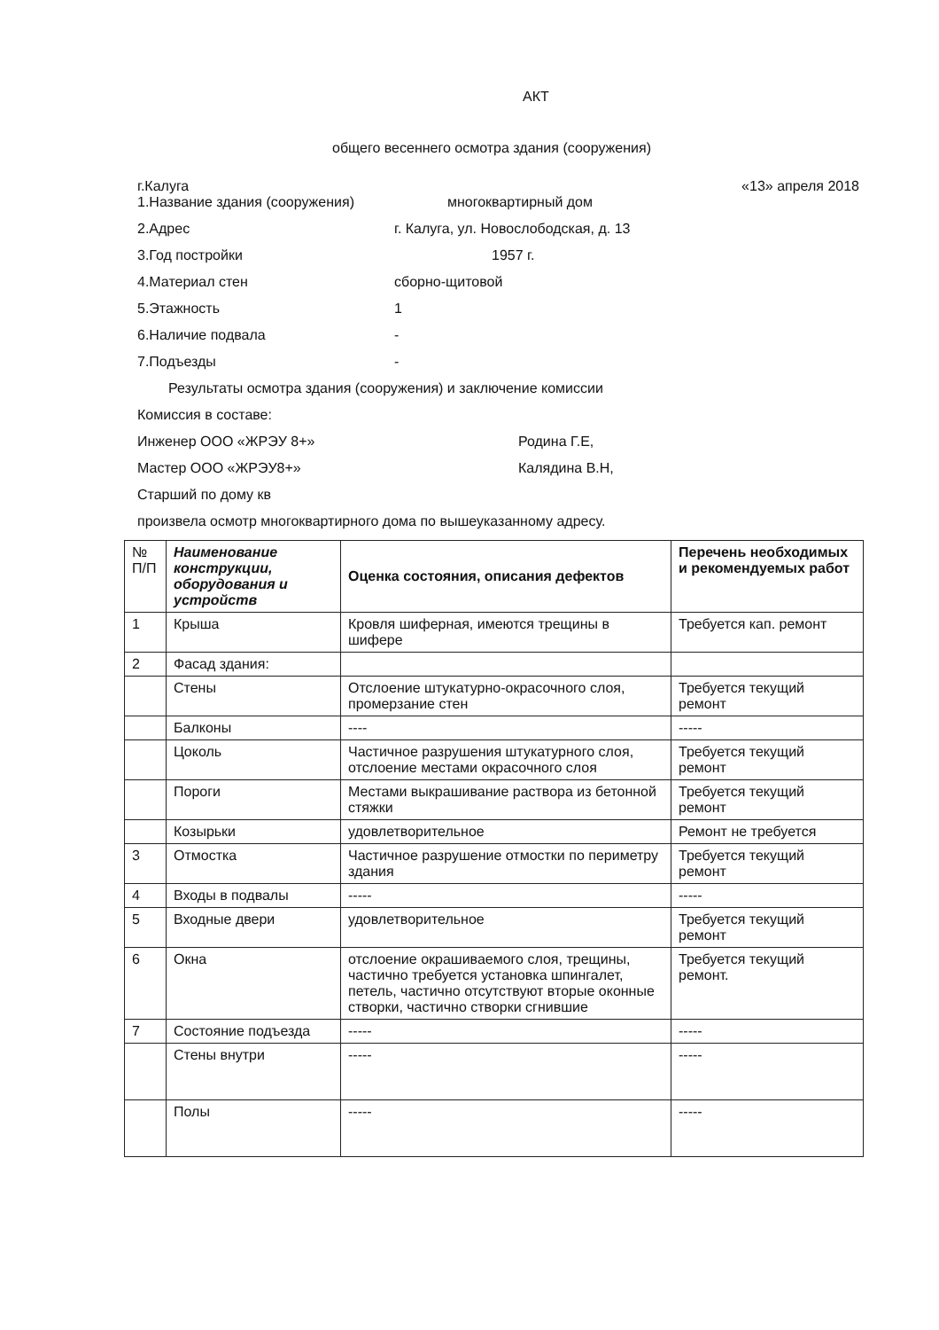АКТ
общего весеннего осмотра здания (сооружения)
г.Калуга «13» апреля 2018
1.Название здания (сооружения) многоквартирный дом
2.Адрес г. Калуга, ул. Новослободская, д. 13
3.Год постройки 1957 г.
4.Материал стен сборно-щитовой
5.Этажность 1
6.Наличие подвала -
7.Подъезды -
Результаты осмотра здания (сооружения) и заключение комиссии
Комиссия в составе:
Инженер ООО «ЖРЭУ 8+» Родина Г.Е,
Мастер ООО «ЖРЭУ8+» Калядина В.Н,
Старший по дому кв
произвела осмотр многоквартирного дома по вышеуказанному адресу.
| № П/П | Наименование конструкции, оборудования и устройств | Оценка состояния, описания дефектов | Перечень необходимых и рекомендуемых работ |
| --- | --- | --- | --- |
| 1 | Крыша | Кровля шиферная, имеются трещины в шифере | Требуется кап. ремонт |
| 2 | Фасад здания: | | |
| | Стены | Отслоение штукатурно-окрасочного слоя, промерзание стен | Требуется текущий ремонт |
| | Балконы | ---- | ----- |
| | Цоколь | Частичное разрушения штукатурного слоя, отслоение местами окрасочного слоя | Требуется текущий ремонт |
| | Пороги | Местами выкрашивание раствора из бетонной стяжки | Требуется текущий ремонт |
| | Козырьки | удовлетворительное | Ремонт не требуется |
| 3 | Отмостка | Частичное разрушение отмостки по периметру здания | Требуется текущий ремонт |
| 4 | Входы в подвалы | ----- | ----- |
| 5 | Входные двери | удовлетворительное | Требуется текущий ремонт |
| 6 | Окна | отслоение окрашиваемого слоя, трещины, частично требуется установка шпингалет, петель, частично отсутствуют вторые оконные створки, частично створки сгнившие | Требуется текущий ремонт. |
| 7 | Состояние подъезда | ----- | ----- |
| | Стены внутри | ----- | ----- |
| | Полы | ----- | ----- |